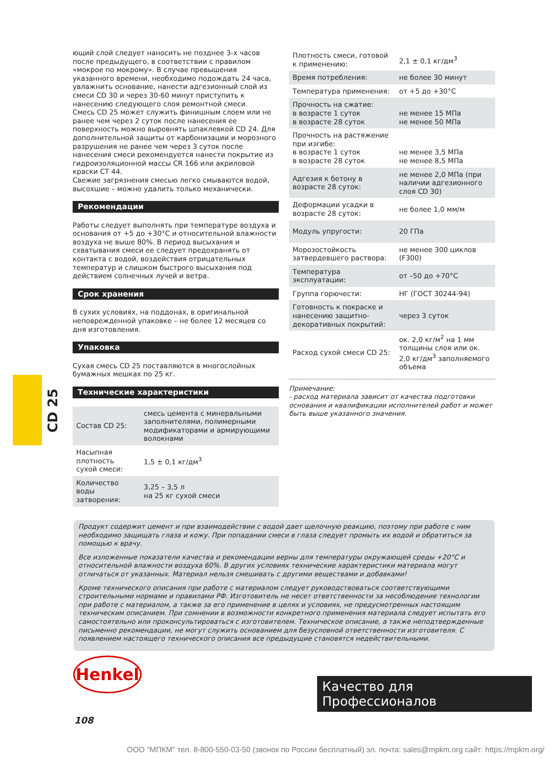ющий слой следует наносить не позднее 3-х часов после предыдущего, в соответствии с правилом «мокрое по мокрому». В случае превышения указанного времени, необходимо подождать 24 часа, увлажнить основание, нанести адгезионный слой из смеси CD 30 и через 30-60 минут приступить к нанесению следующего слоя ремонтной смеси.
Смесь CD 25 может служить финишным слоем или не ранее чем через 2 суток после нанесения ее поверхность можно выровнять шпаклевкой CD 24. Для дополнительной защиты от карбонизации и морозного разрушения не ранее чем через 3 суток после нанесения смеси рекомендуется нанести покрытие из гидроизоляционной массы CR 166 или акриловой краски CT 44.
Свежие загрязнения смесью легко смываются водой, высохшие – можно удалить только механически.
Рекомендации
Работы следует выполнять при температуре воздуха и основания от +5 до +30°C и относительной влажности воздуха не выше 80%. В период высыхания и схватывания смеси ее следует предохранять от контакта с водой, воздействия отрицательных температур и слишком быстрого высыхания под действием солнечных лучей и ветра.
Срок хранения
В сухих условиях, на поддонах, в оригинальной неповрежденной упаковке – не более 12 месяцев со дня изготовления.
Упаковка
Сухая смесь CD 25 поставляются в многослойных бумажных мешках по 25 кг.
Технические характеристики
| Состав CD 25: | смесь цемента с минеральными заполнителями, полимерными модификаторами и армирующими волокнами |
| Насыпная плотность сухой смеси: | 1,5 ± 0,1 кг/дм<sup>3</sup> |
| Количество воды затворения: | 3,25 – 3,5 л на 25 кг сухой смеси |
| Плотность смеси, готовой к применению: | 2,1 ± 0,1 кг/дм<sup>3</sup> |
| Время потребления: | не более 30 минут |
| Температура применения: | от +5 до +30°C |
| Прочность на сжатие: в возрасте 1 суток в возрасте 28 суток | не менее 15 МПа не менее 50 МПа |
| Прочность на растяжение при изгибе: в возрасте 1 суток в возрасте 28 суток | не менее 3,5 МПа не менее 8,5 МПа |
| Адгезия к бетону в возрасте 28 суток: | не менее 2,0 МПа (при наличии адгезионного слоя CD 30) |
| Деформации усадки в возрасте 28 суток: | не более 1,0 мм/м |
| Модуль упругости: | 20 ГПа |
| Морозостойкость затвердевшего раствора: | не менее 300 циклов (F300) |
| Температура эксплуатации: | от –50 до +70°C |
| Группа горючести: | НГ (ГОСТ 30244-94) |
| Готовность к покраске и нанесению защитно-декоративных покрытий: | через 3 суток |
| Расход сухой смеси CD 25: | ок. 2,0 кг/м<sup>2</sup> на 1 мм толщины слоя или ок. 2,0 кг/дм<sup>3</sup> заполняемого объема |
Примечание:
- расход материала зависит от качества подготовки основания и квалификации исполнителей работ и может быть выше указанного значения.
CD 25
Продукт содержит цемент и при взаимодействии с водой дает щелочную реакцию, поэтому при работе с ним необходимо защищать глаза и кожу. При попадании смеси в глаза следует промыть их водой и обратиться за помощью к врачу.
Все изложенные показатели качества и рекомендации верны для температуры окружающей среды +20°C и относительной влажности воздуха 60%. В других условиях технические характеристики материала могут отличаться от указанных. Материал нельзя смешивать с другими веществами и добавками!
Кроме технического описания при работе с материалом следует руководствоваться соответствующими строительными нормами и правилами РФ. Изготовитель не несет ответственности за несоблюдение технологии при работе с материалом, а также за его применение в целях и условиях, не предусмотренных настоящим техническим описанием. При сомнении в возможности конкретного применения материала следует испытать его самостоятельно или проконсультироваться с изготовителем. Техническое описание, а также неподтвержденные письменно рекомендации, не могут служить основанием для безусловной ответственности изготовителя. С появлением настоящего технического описания все предыдущие становятся недействительными.
Henkel
Качество для Профессионалов
108
ООО "МПКМ" тел. 8-800-550-03-50 (звонок по России бесплатный) эл. почта: sales@mpkm.org сайт: https://mpkm.org/